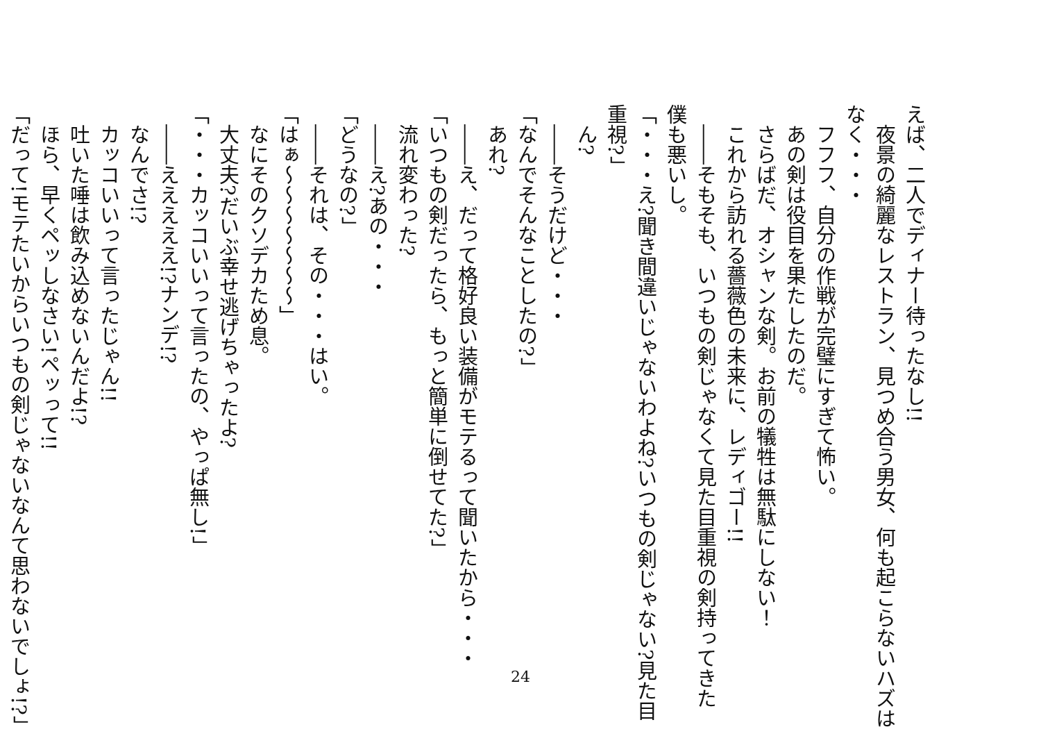えば、二人でディナー待ったなし!!
　夜景の綺麗なレストラン、見つめ合う男女、何も起こらないハズは
なく・・・
　フフフ、自分の作戦が完璧にすぎて怖い。
　あの剣は役目を果たしたのだ。
　さらばだ、オシャンな剣。お前の犠牲は無駄にしない！
　これから訪れる薔薇色の未来に、レディゴー!!
　――そもそも、いつもの剣じゃなくて見た目重視の剣持ってきた
僕も悪いし。
「・・・え?聞き間違いじゃないわよね?いつもの剣じゃない?見た目
重視?」
　ん?
　――そうだけど・・・
「なんでそんなことしたの?」
　あれ?
　――え、だって格好良い装備がモテるって聞いたから・・・
「いつもの剣だったら、もっと簡単に倒せてた?」
　流れ変わった?
　――え?あの・・・
「どうなの?」
　――それは、その・・・はい。
「はぁ～～～～～～～」
　なにそのクソデカため息。
　大丈夫?だいぶ幸せ逃げちゃったよ?
「・・・カッコいいって言ったの、やっぱ無し!」
　――えええええ!?ナンデ!?
　なんでさ!?
　カッコいいって言ったじゃん!!
　吐いた唾は飲み込めないんだよ!?
　ほら、早くペッしなさい!ペッって!!
「だって!モテたいからいつもの剣じゃないなんて思わないでしょ!?」
24